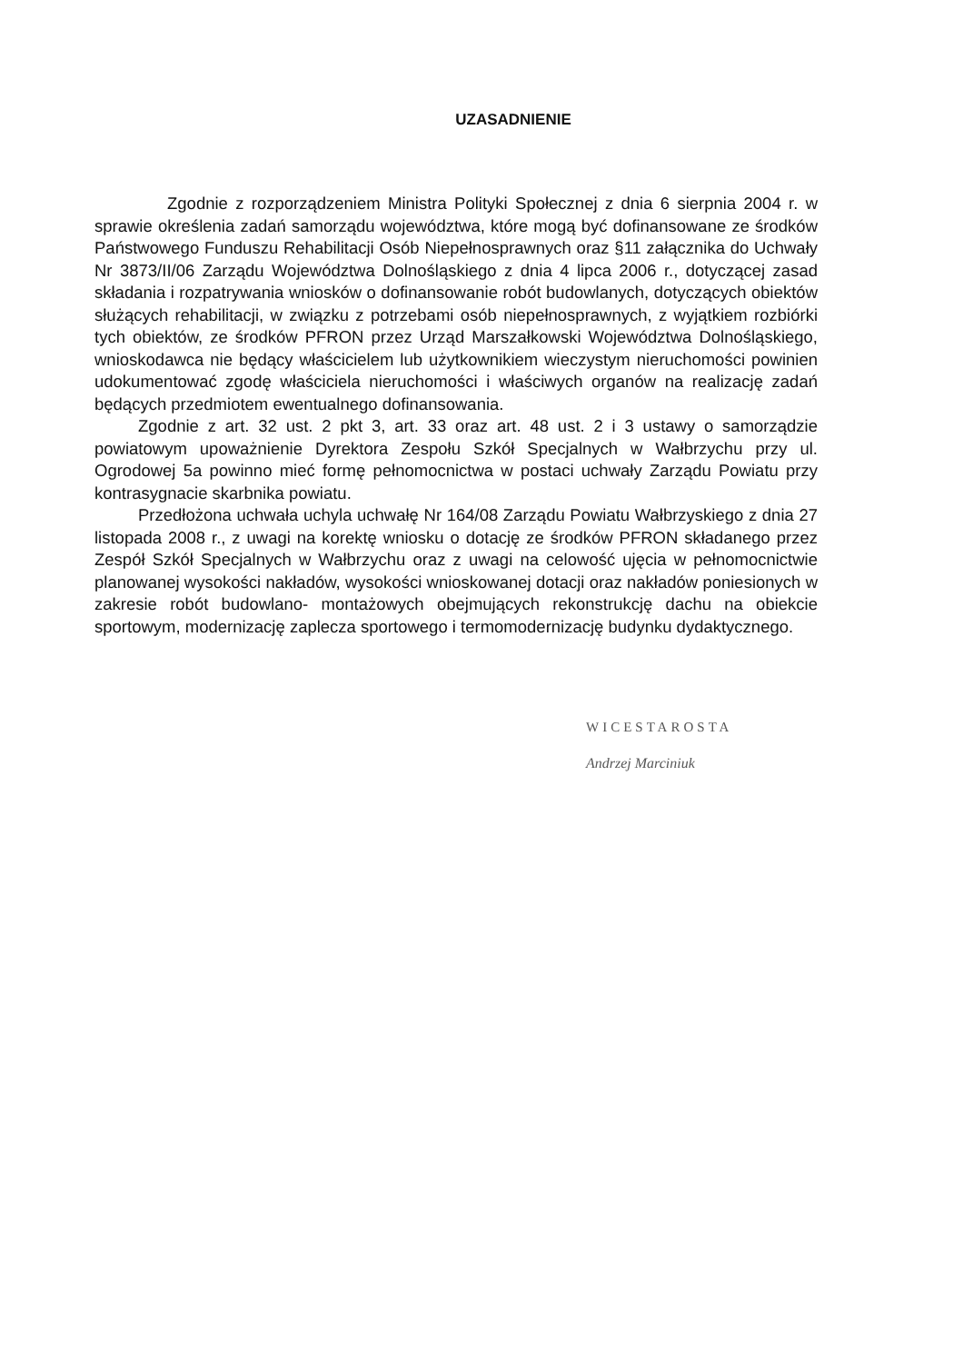UZASADNIENIE
Zgodnie z rozporządzeniem Ministra Polityki Społecznej z dnia 6 sierpnia 2004 r. w sprawie określenia zadań samorządu województwa, które mogą być dofinansowane ze środków Państwowego Funduszu Rehabilitacji Osób Niepełnosprawnych oraz §11 załącznika do Uchwały Nr 3873/II/06 Zarządu Województwa Dolnośląskiego z dnia 4 lipca 2006 r., dotyczącej zasad składania i rozpatrywania wniosków o dofinansowanie robót budowlanych, dotyczących obiektów służących rehabilitacji, w związku z potrzebami osób niepełnosprawnych, z wyjątkiem rozbiórki tych obiektów, ze środków PFRON przez Urząd Marszałkowski Województwa Dolnośląskiego, wnioskodawca nie będący właścicielem lub użytkownikiem wieczystym nieruchomości powinien udokumentować zgodę właściciela nieruchomości i właściwych organów na realizację zadań będących przedmiotem ewentualnego dofinansowania.
Zgodnie z art. 32 ust. 2 pkt 3, art. 33 oraz art. 48 ust. 2 i 3 ustawy o samorządzie powiatowym upoważnienie Dyrektora Zespołu Szkół Specjalnych w Wałbrzychu przy ul. Ogrodowej 5a powinno mieć formę pełnomocnictwa w postaci uchwały Zarządu Powiatu przy kontrasygnacie skarbnika powiatu.
Przedłożona uchwała uchyla uchwałę Nr 164/08 Zarządu Powiatu Wałbrzyskiego z dnia 27 listopada 2008 r., z uwagi na korektę wniosku o dotację ze środków PFRON składanego przez Zespół Szkół Specjalnych w Wałbrzychu oraz z uwagi na celowość ujęcia w pełnomocnictwie planowanej wysokości nakładów, wysokości wnioskowanej dotacji oraz nakładów poniesionych w zakresie robót budowlano- montażowych obejmujących rekonstrukcję dachu na obiekcie sportowym, modernizację zaplecza sportowego i termomodernizację budynku dydaktycznego.
WICESTAROSTA
Andrzej Marciniuk